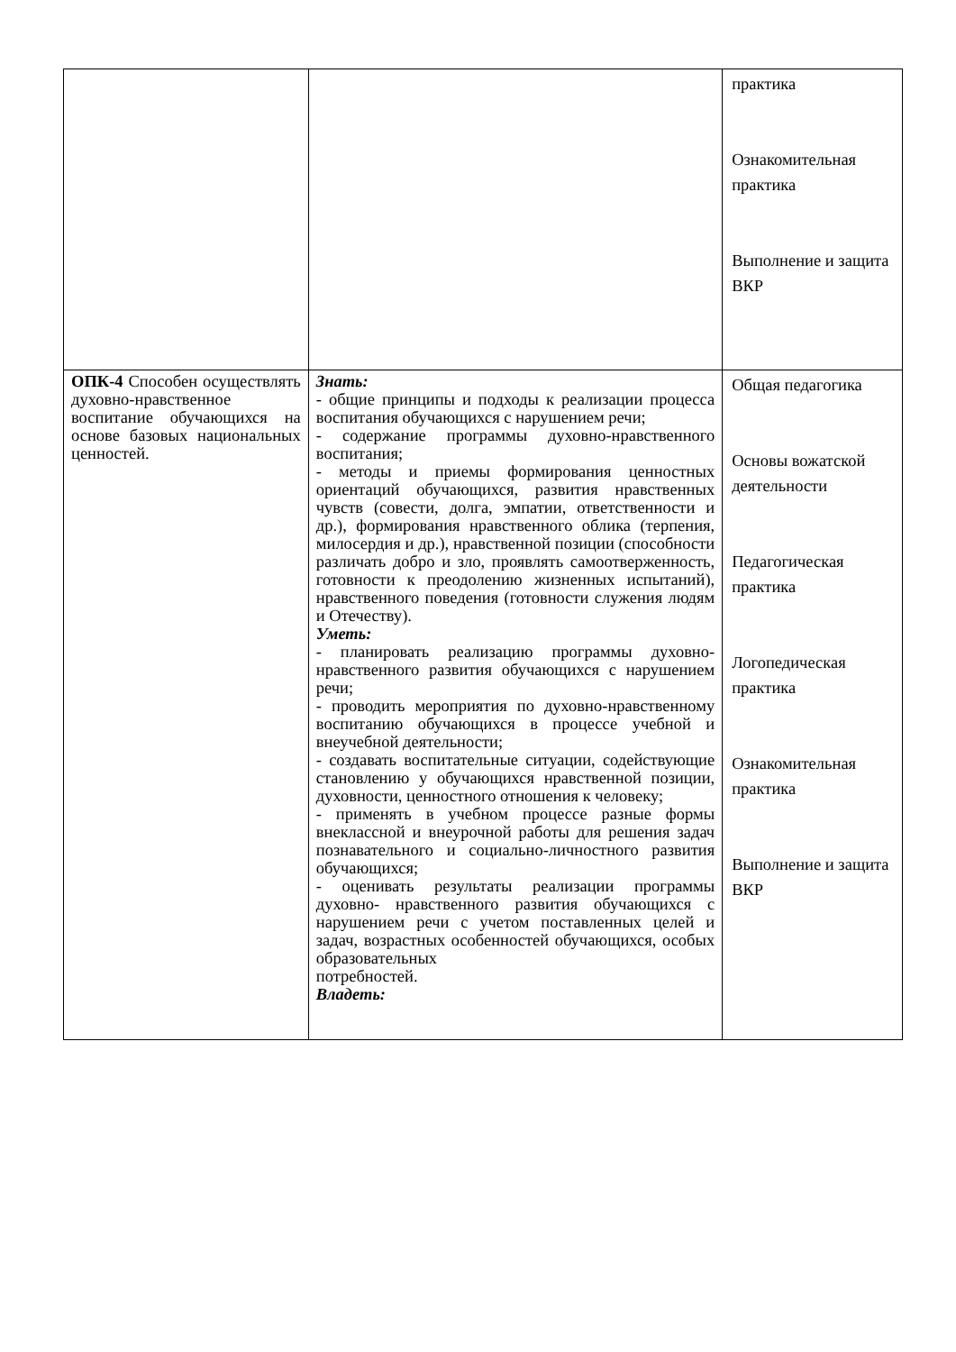| | | практика Ознакомительная практика Выполнение и защита ВКР |
| ОПК-4 Способен осуществлять духовно-нравственное воспитание обучающихся на основе базовых национальных ценностей. | Знать: - общие принципы и подходы к реализации процесса воспитания обучающихся с нарушением речи; - содержание программы духовно-нравственного воспитания; - методы и приемы формирования ценностных ориентаций обучающихся, развития нравственных чувств (совести, долга, эмпатии, ответственности и др.), формирования нравственного облика (терпения, милосердия и др.), нравственной позиции (способности различать добро и зло, проявлять самоотверженность, готовности к преодолению жизненных испытаний), нравственного поведения (готовности служения людям и Отечеству). Уметь: - планировать реализацию программы духовно-нравственного развития обучающихся с нарушением речи; - проводить мероприятия по духовно-нравственному воспитанию обучающихся в процессе учебной и внеучебной деятельности; - создавать воспитательные ситуации, содействующие становлению у обучающихся нравственной позиции, духовности, ценностного отношения к человеку; - применять в учебном процессе разные формы внеклассной и внеурочной работы для решения задач познавательного и социально-личностного развития обучающихся; - оценивать результаты реализации программы духовно- нравственного развития обучающихся с нарушением речи с учетом поставленных целей и задач, возрастных особенностей обучающихся, особых образовательных потребностей. Владеть: | Общая педагогика Основы вожатской деятельности Педагогическая практика Логопедическая практика Ознакомительная практика Выполнение и защита ВКР |